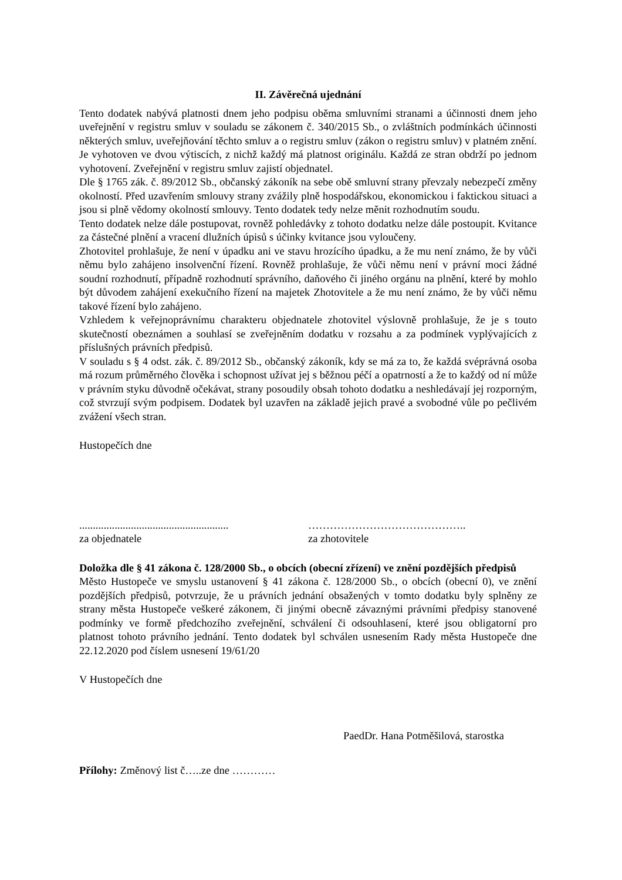II. Závěrečná ujednání
Tento dodatek nabývá platnosti dnem jeho podpisu oběma smluvními stranami a účinnosti dnem jeho uveřejnění v registru smluv v souladu se zákonem č. 340/2015 Sb., o zvláštních podmínkách účinnosti některých smluv, uveřejňování těchto smluv a o registru smluv (zákon o registru smluv) v platném znění. Je vyhotoven ve dvou výtiscích, z nichž každý má platnost originálu. Každá ze stran obdrží po jednom vyhotovení. Zveřejnění v registru smluv zajistí objednatel.
Dle § 1765 zák. č. 89/2012 Sb., občanský zákoník na sebe obě smluvní strany převzaly nebezpečí změny okolností. Před uzavřením smlouvy strany zvážily plně hospodářskou, ekonomickou i faktickou situaci a jsou si plně vědomy okolností smlouvy. Tento dodatek tedy nelze měnit rozhodnutím soudu.
Tento dodatek nelze dále postupovat, rovněž pohledávky z tohoto dodatku nelze dále postoupit. Kvitance za částečné plnění a vracení dlužních úpisů s účinky kvitance jsou vyloučeny.
Zhotovitel prohlašuje, že není v úpadku ani ve stavu hrozícího úpadku, a že mu není známo, že by vůči němu bylo zahájeno insolvenční řízení. Rovněž prohlašuje, že vůči němu není v právní moci žádné soudní rozhodnutí, případně rozhodnutí správního, daňového či jiného orgánu na plnění, které by mohlo být důvodem zahájení exekučního řízení na majetek Zhotovitele a že mu není známo, že by vůči němu takové řízení bylo zahájeno.
Vzhledem k veřejnoprávnímu charakteru objednatele zhotovitel výslovně prohlašuje, že je s touto skutečností obeznámen a souhlasí se zveřejněním dodatku v rozsahu a za podmínek vyplývajících z příslušných právních předpisů.
V souladu s § 4 odst. zák. č. 89/2012 Sb., občanský zákoník, kdy se má za to, že každá svéprávná osoba má rozum průměrného člověka i schopnost užívat jej s běžnou péčí a opatrností a že to každý od ní může v právním styku důvodně očekávat, strany posoudily obsah tohoto dodatku a neshledávají jej rozporným, což stvrzují svým podpisem. Dodatek byl uzavřen na základě jejich pravé a svobodné vůle po pečlivém zvážení všech stran.
Hustopečích dne
.......................................................
……………………………………..
za objednatele za zhotovitele
Doložka dle § 41 zákona č. 128/2000 Sb., o obcích (obecní zřízení) ve znění pozdějších předpisů
Město Hustopeče ve smyslu ustanovení § 41 zákona č. 128/2000 Sb., o obcích (obecní 0), ve znění pozdějších předpisů, potvrzuje, že u právních jednání obsažených v tomto dodatku byly splněny ze strany města Hustopeče veškeré zákonem, či jinými obecně závaznými právními předpisy stanovené podmínky ve formě předchozího zveřejnění, schválení či odsouhlasení, které jsou obligatorní pro platnost tohoto právního jednání. Tento dodatek byl schválen usnesením Rady města Hustopeče dne 22.12.2020 pod číslem usnesení 19/61/20
V Hustopečích dne
PaedDr. Hana Potměšilová, starostka
Přílohy: Změnový list č…..ze dne …………